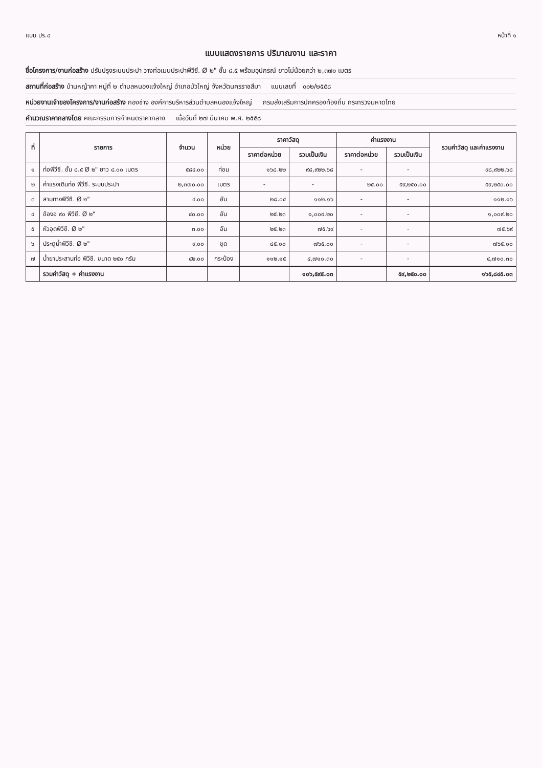แบบ ปร.๔ หน้าที่ ๑
แบบแสดงรายการ ปริมาณงาน และราคา
ชื่อโครงการ/งานก่อสร้าง ปรับปรุงระบบประปา วางท่อเมนประปาพีวีซี. Ø ๒" ชั้น ๘.๕ พร้อมอุปกรณ์ ยาวไม่น้อยกว่า ๒,๓๗๐ เมตร
สถานที่ก่อสร้าง บ้านหญ้าคา หมู่ที่ ๒ ตำบลหนองแจ้งใหญ่ อำเภอบัวใหญ่ จังหวัดนครราชสีมา แบบเลขที่ ๐๐๒/๒๕๕๘
หน่วยงานเจ้าของโครงการ/งานก่อสร้าง กองช่าง องค์การบริหารส่วนตำบลหนองแจ้งใหญ่ กรมส่งเสริมการปกครองท้องถิ่น กระทรวงมหาดไทย
คำนวณราคากลางโดย คณะกรรมการกำหนดราคากลาง เมื่อวันที่ ๒๗ มีนาคม พ.ศ. ๒๕๕๘
| ที่ | รายการ | จำนวน | หน่วย | ราคาวัสดุ | | ค่าแรงงาน | | รวมค่าวัสดุ และค่าแรงงาน |
| --- | --- | --- | --- | --- | --- | --- | --- | --- |
| | | | | ราคาต่อหน่วย | รวมเป็นเงิน | ราคาต่อหน่วย | รวมเป็นเงิน | |
| ๑ | ท่อพีวีซี. ชั้น ๘.๕ Ø ๒" ยาว ๔.๐๐ เมตร | ๕๘๔.๐๐ | ท่อน | ๑๖๘.๒๒ | ๙๘,๙๒๒.๖๘ | - | - | ๙๘,๙๒๒.๖๘ |
| ๒ | ค่าแรงเดินท่อ พีวีซี. ระบบประปา | ๒,๓๗๐.๐๐ | เมตร | - | - | ๒๕.๐๐ | ๕๙,๒๕๐.๐๐ | ๕๙,๒๕๐.๐๐ |
| ๓ | สามทางพีวีซี. Ø ๒" | ๔.๐๐ | อัน | ๒๘.๐๔ | ๑๑๒.๑๖ | - | - | ๑๑๒.๑๖ |
| ๔ | ข้องอ ๙๐ พีวีซี. Ø ๒" | ๔๐.๐๐ | อัน | ๒๕.๒๓ | ๑,๐๐๙.๒๐ | - | - | ๑,๐๐๙.๒๐ |
| ๕ | หัวอุดพีวีซี. Ø ๒" | ๓.๐๐ | อัน | ๒๕.๒๓ | ๗๕.๖๙ | - | - | ๗๕.๖๙ |
| ๖ | ประตูน้ำพีวีซี. Ø ๒" | ๙.๐๐ | ชุด | ๘๕.๐๐ | ๗๖๕.๐๐ | - | - | ๗๖๕.๐๐ |
| ๗ | น้ำยาประสานท่อ พีวีซี. ขนาด ๒๕๐ กรัม | ๔๒.๐๐ | กระป๋อง | ๑๑๒.๑๕ | ๔,๗๑๐.๓๐ | - | - | ๔,๗๑๐.๓๐ |
| | รวมค่าวัสดุ + ค่าแรงงาน | | | | ๑๐๖,๕๙๕.๐๓ | | ๕๙,๒๕๐.๐๐ | ๑๖๕,๘๔๕.๐๓ |